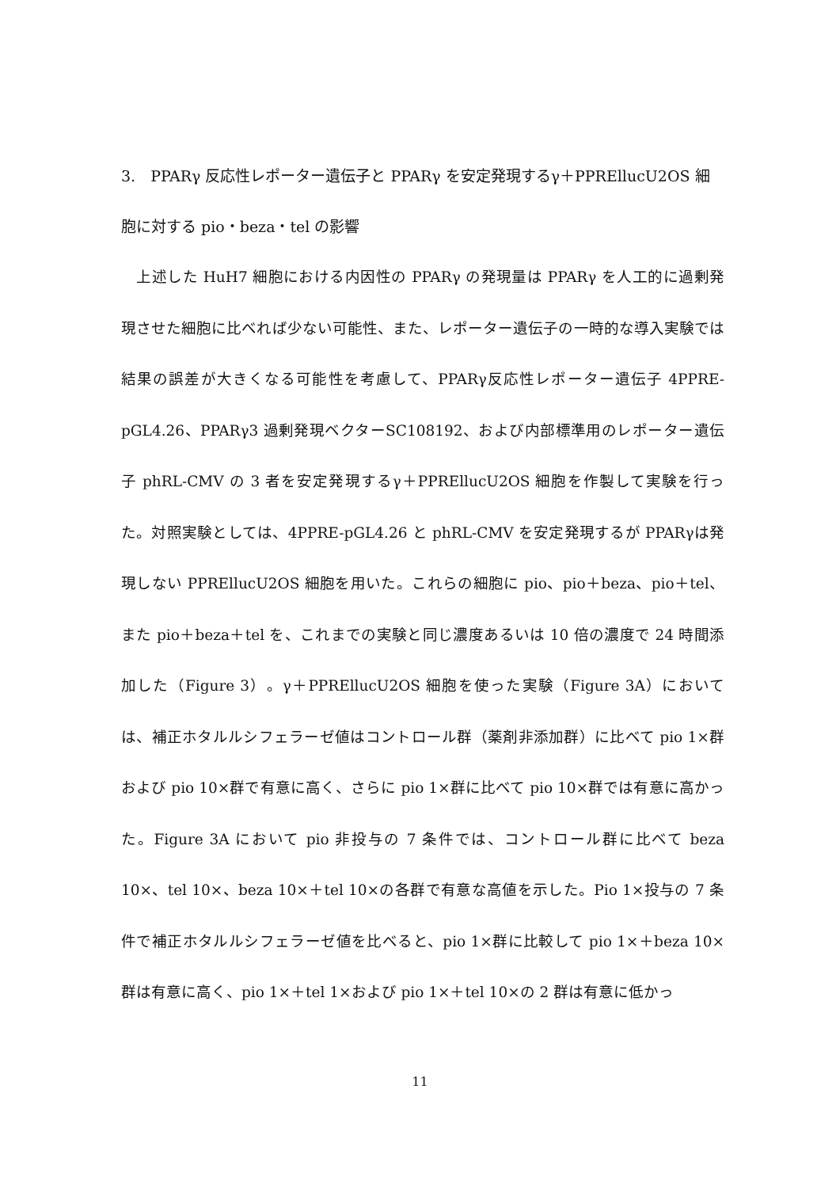3.　PPARγ 反応性レポーター遺伝子と PPARγ を安定発現するγ＋PPREllucU2OS 細胞に対する pio・beza・tel の影響
　上述した HuH7 細胞における内因性の PPARγ の発現量は PPARγ を人工的に過剰発現させた細胞に比べれば少ない可能性、また、レポーター遺伝子の一時的な導入実験では結果の誤差が大きくなる可能性を考慮して、PPARγ反応性レポーター遺伝子 4PPRE-pGL4.26、PPARγ3 過剰発現ベクターSC108192、および内部標準用のレポーター遺伝子 phRL-CMV の 3 者を安定発現するγ＋PPREllucU2OS 細胞を作製して実験を行った。対照実験としては、4PPRE-pGL4.26 と phRL-CMV を安定発現するが PPARγは発現しない PPREllucU2OS 細胞を用いた。これらの細胞に pio、pio＋beza、pio＋tel、また pio＋beza＋tel を、これまでの実験と同じ濃度あるいは 10 倍の濃度で 24 時間添加した（Figure 3）。γ＋PPREllucU2OS 細胞を使った実験（Figure 3A）においては、補正ホタルルシフェラーゼ値はコントロール群（薬剤非添加群）に比べて pio 1×群および pio 10×群で有意に高く、さらに pio 1×群に比べて pio 10×群では有意に高かった。Figure 3A において pio 非投与の 7 条件では、コントロール群に比べて beza 10×、tel 10×、beza 10×＋tel 10×の各群で有意な高値を示した。Pio 1×投与の 7 条件で補正ホタルルシフェラーゼ値を比べると、pio 1×群に比較して pio 1×＋beza 10×群は有意に高く、pio 1×＋tel 1×および pio 1×＋tel 10×の 2 群は有意に低かっ
11